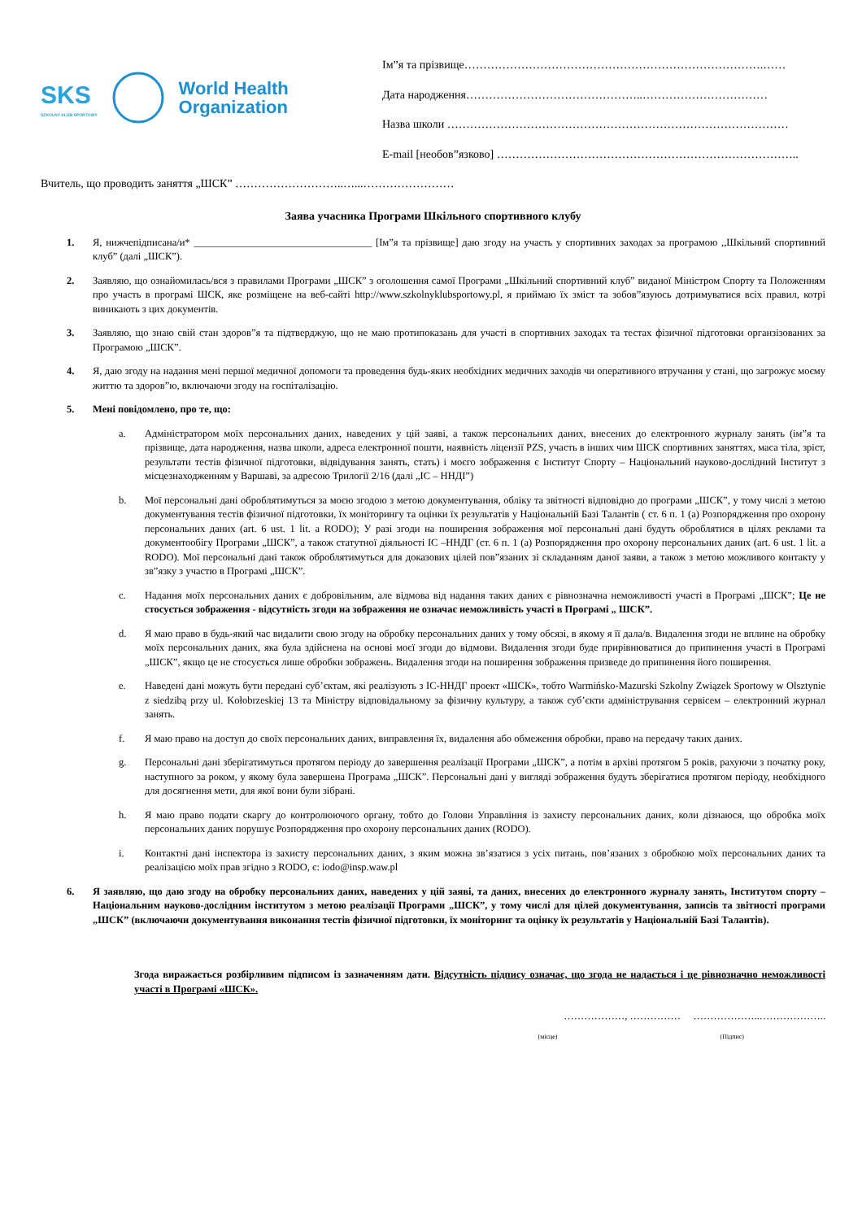SKS
SZKOLNY KLUB SPORTOWY
World Health
Organization
Ім”я та прізвище…………………………………………………………………….……
Дата народження………………………………………..……………………………
Назва школи ………………………………………………………………………………
E-mail [необов”язково] ……………………………………………………………………..
Вчитель, що проводить заняття „ШСК” ………………………..…...……………………
Заява учасника Програми Шкільного спортивного клубу
1. Я, нижчепідписана/и* ___________________________________ [Ім”я та прізвище] даю згоду на участь у спортивних заходах за програмою ,,Шкільний спортивний клуб” (далі „ШСК”).
2. Заявляю, що ознайомилась/вся з правилами Програми „ШСК” з оголошення самої Програми „Шкільний спортивний клуб” виданої Міністром Спорту та Положенням про участь в програмі ШСК, яке розміщене на веб-сайті http://www.szkolnyklubsportowy.pl, я приймаю їх зміст та зобов”язуюсь дотримуватися всіх правил, котрі виникають з цих документів.
3. Заявляю, що знаю свій стан здоров”я та підтверджую, що не маю протипоказань для участі в спортивних заходах та тестах фізичної підготовки органзізованих за Програмою „ШСК”.
4. Я, даю згоду на надання мені першої медичної допомоги та проведення будь-яких необхідних медичних заходів чи оперативного втручання у стані, що загрожує моєму життю та здоров”ю, включаючи згоду на госпіталізацію.
5. Мені повідомлено, про те, що:
a. Адміністратором моїх персональних даних, наведених у цій заяві, а також персональних даних, внесених до електронного журналу занять (ім”я та прізвище, дата народження, назва школи, адреса електронної пошти, наявність ліцензії PZS, участь в інших чим ШСК спортивних заняттях, маса тіла, зріст, результати тестів фізичної підготовки, відвідування занять, стать) і моєго зображення є Інститут Спорту – Національний науково-дослідний Інститут з місцезнаходженням у Варшаві, за адресою Трилогії 2/16 (далі „ІС – ННДІ”)
b. Мої персональні дані оброблятимуться за моєю згодою з метою документування, обліку та звітності відповідно до програми „ШСК”, у тому числі з метою документування тестів фізичної підготовки, їх моніторингу та оцінки їх результатів у Національній Базі Талантів ( ст. 6 п. 1 (a) Розпорядження про охорону персональних даних (art. 6 ust. 1 lit. a RODO); У разі згоди на поширення зображення мої персональні дані будуть оброблятися в цілях реклами та документообігу Програми „ШСК”, а також статутної діяльності ІС –ННДГ (ст. 6 п. 1 (a) Розпорядження про охорону персональних даних (art. 6 ust. 1 lit. a RODO). Мої персональні дані також оброблятимуться для доказових цілей пов”язаних зі складанням даної заяви, а також з метою можливого контакту у зв”язку з участю в Програмі „ШСК”.
c. Надання моїх персональних даних є добровільним, але відмова від надання таких даних є рівнозначна неможливості участі в Програмі „ШСК”; Це не стосується зображення - відсутність згоди на зображення не означає неможливість участі в Програмі „ ШСК”.
d. Я маю право в будь-який час видалити свою згоду на обробку персональних даних у тому обсязі, в якому я її дала/в. Видалення згоди не вплине на обробку моїх персональних даних, яка була здійснена на основі моєї згоди до відмови. Видалення згоди буде прирівнюватися до припинення участі в Програмі „ШСК”, якщо це не стосується лише обробки зображень. Видалення згоди на поширення зображення призведе до припинення його поширення.
e. Наведені дані можуть бути передані суб’єктам, які реалізують з ІС-ННДГ проект «ШСК», тобто Warmińsko-Mazurski Szkolny Związek Sportowy w Olsztynie z siedzibą przy ul. Kołobrzeskiej 13 та Міністру відповідальному за фізичну культуру, а також суб’єкти адміністрування сервісем – електронний журнал занять.
f. Я маю право на доступ до своїх персональних даних, виправлення їх, видалення або обмеження обробки, право на передачу таких даних.
g. Персональні дані зберігатимуться протягом періоду до завершення реалізації Програми „ШСК”, а потім в архіві протягом 5 років, рахуючи з початку року, наступного за роком, у якому була завершена Програма „ШСК”. Персональні дані у вигляді зображення будуть зберігатися протягом періоду, необхідного для досягнення мети, для якої вони були зібрані.
h. Я маю право подати скаргу до контролюючого органу, тобто до Голови Управління із захисту персональних даних, коли дізнаюся, що обробка моїх персональних даних порушує Розпорядження про охорону персональних даних (RODO).
i. Контактні дані інспектора із захисту персональних даних, з яким можна зв’язатися з усіх питань, пов’язаних з обробкою моїх персональних даних та реалізацією моїх прав згідно з RODO, є: iodo@insp.waw.pl
6. Я заявляю, що даю згоду на обробку персональних даних, наведених у цій заяві, та даних, внесених до електронного журналу занять, Інститутом спорту – Національним науково-дослідним інститутом з метою реалізації Програми „ШСК”, у тому числі для цілей документування, записів та звітності програми „ШСК” (включаючи документування виконання тестів фізичної підготовки, їх моніторинг та оцінку їх результатів у Національній Базі Талантів).
Згода виражається розбірливим підписом із зазначенням дати. Відсутність підпису означає, що згода не надається і це рівнозначно неможливості участі в Програмі «ШСК».
………………, …………… ………………..………………..
(місце) (Підпис)